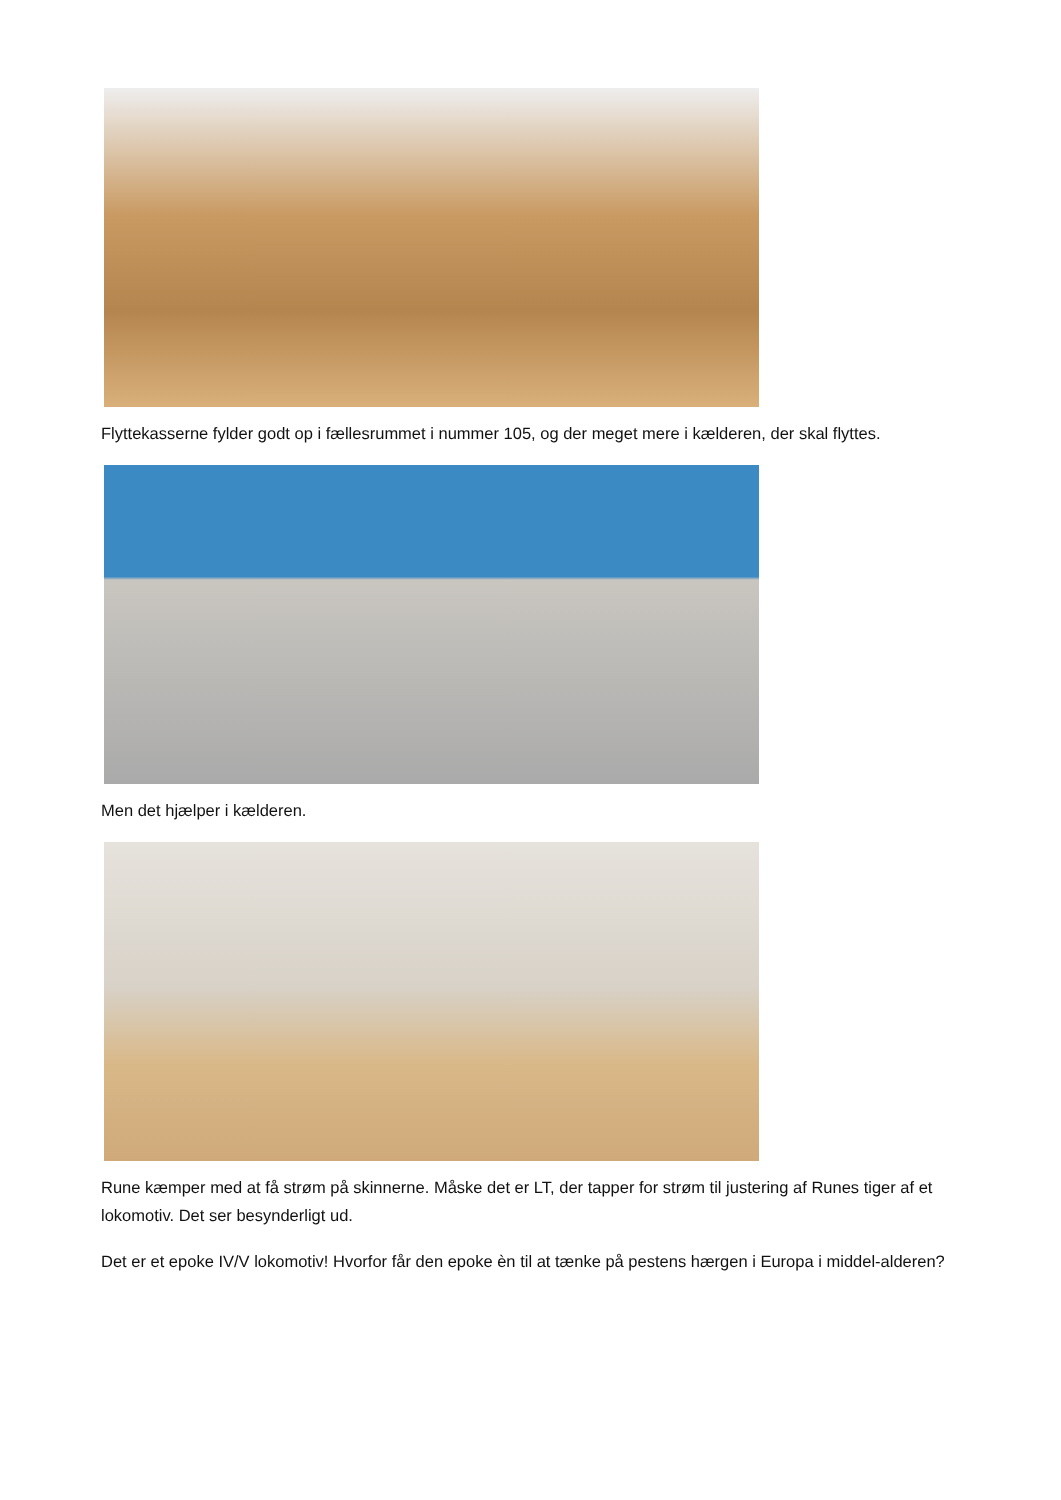Flyttekasserne fylder godt op i fællesrummet i nummer 105, og der meget mere i kælderen, der skal flyttes.
Men det hjælper i kælderen.
Rune kæmper med at få strøm på skinnerne. Måske det er LT, der tapper for strøm til justering af Runes tiger af et lokomotiv. Det ser besynderligt ud.
Det er et epoke IV/V lokomotiv! Hvorfor får den epoke èn til at tænke på pestens hærgen i Europa i middel-alderen?